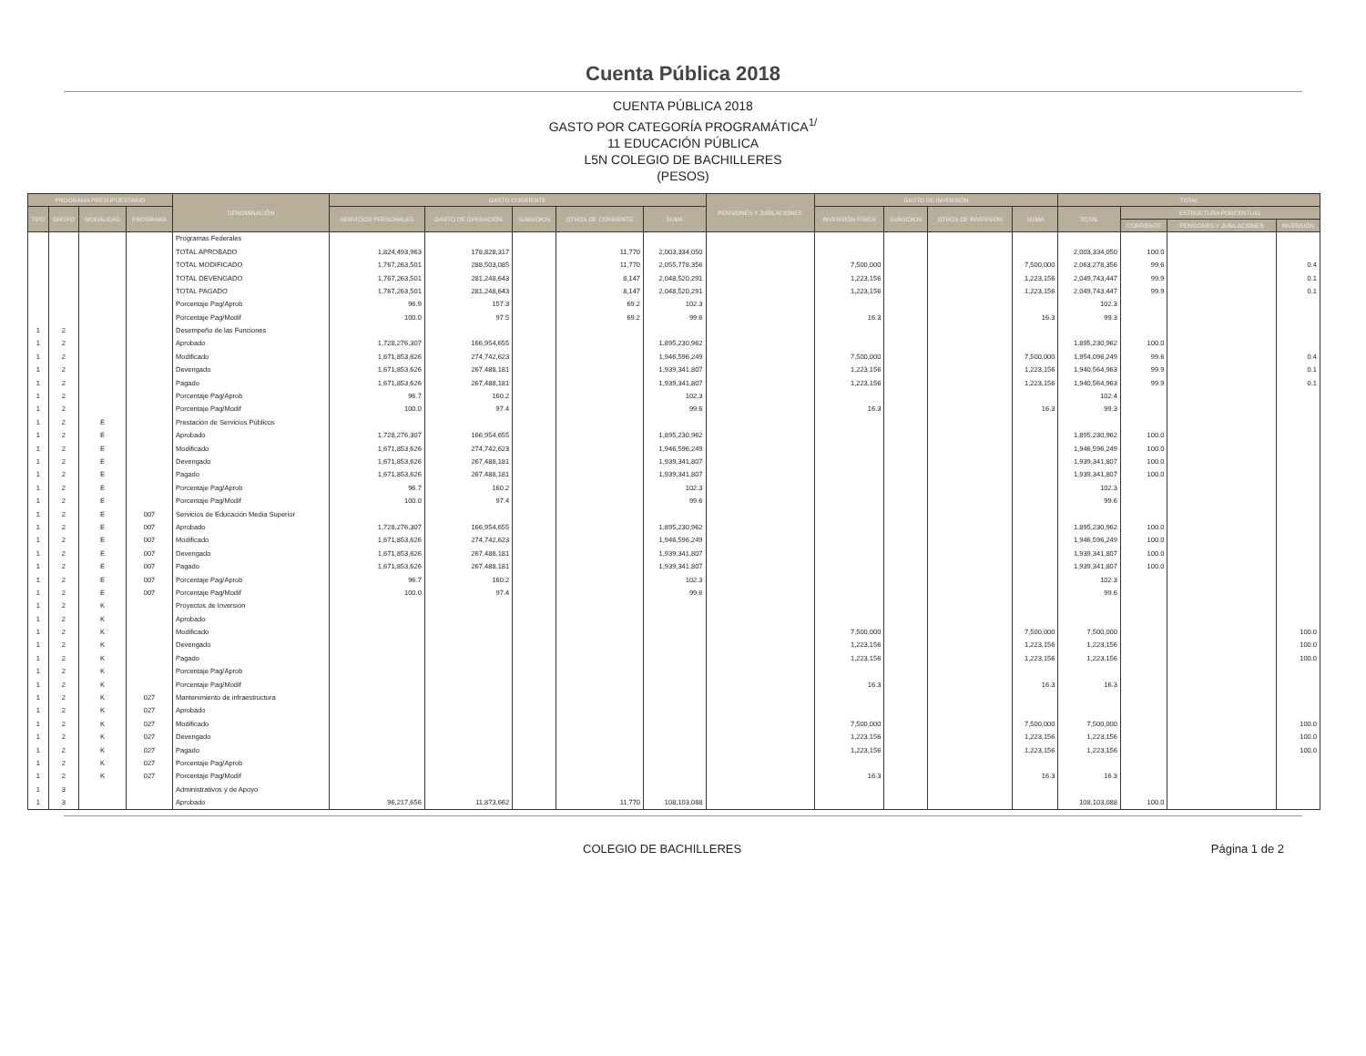Cuenta Pública 2018
CUENTA PÚBLICA 2018
GASTO POR CATEGORÍA PROGRAMÁTICA<sup>1/</sup>
11 EDUCACIÓN PÚBLICA
L5N COLEGIO DE BACHILLERES
(PESOS)
| PROGRAMA PRESUPUESTARIO | | | | DENOMINACIÓN | GASTO CORRIENTE | | | | | PENSIONES Y JUBILACIONES | GASTO DE INVERSIÓN | | | | TOTAL | | | |
| --- | --- | --- | --- | --- | --- | --- | --- | --- | --- | --- | --- | --- | --- | --- | --- | --- | --- | --- |
| TIPO | GRUPO | MODALIDAD | PROGRAMA | | SERVICIOS PERSONALES | GASTO DE OPERACIÓN | SUBSIDIOS | OTROS DE CORRIENTE | SUMA | | INVERSIÓN FÍSICA | SUBSIDIOS | OTROS DE INVERSIÓN | SUMA | TOTAL | ESTRUCTURA PORCENTUAL | | |
| | | | | | | | | | | | | | | | | CORRIENTE | PENSIONES Y JUBILACIONES | INVERSIÓN |
| | | | | Programas Federales | | | | | | | | | | | | | | |
| | | | | TOTAL APROBADO | 1,824,493,963 | 178,828,317 | | 11,770 | 2,003,334,050 | | | | | | 2,003,334,050 | 100.0 | | |
| | | | | TOTAL MODIFICADO | 1,767,263,501 | 288,503,085 | | 11,770 | 2,055,778,356 | | 7,500,000 | | | 7,500,000 | 2,063,278,356 | 99.6 | | 0.4 |
| | | | | TOTAL DEVENGADO | 1,767,263,501 | 281,248,643 | | 8,147 | 2,048,520,291 | | 1,223,156 | | | 1,223,156 | 2,049,743,447 | 99.9 | | 0.1 |
| | | | | TOTAL PAGADO | 1,767,263,501 | 281,248,643 | | 8,147 | 2,048,520,291 | | 1,223,156 | | | 1,223,156 | 2,049,743,447 | 99.9 | | 0.1 |
| | | | | Porcentaje Pag/Aprob | 96.9 | 157.3 | | 69.2 | 102.3 | | | | | | 102.3 | | | |
| | | | | Porcentaje Pag/Modif | 100.0 | 97.5 | | 69.2 | 99.6 | | 16.3 | | | 16.3 | 99.3 | | | |
| 1 | 2 | | | Desempeño de las Funciones | | | | | | | | | | | | | | |
| 1 | 2 | | | Aprobado | 1,728,276,307 | 166,954,655 | | | 1,895,230,962 | | | | | | 1,895,230,962 | 100.0 | | |
| 1 | 2 | | | Modificado | 1,671,853,626 | 274,742,623 | | | 1,946,596,249 | | 7,500,000 | | | 7,500,000 | 1,954,096,249 | 99.6 | | 0.4 |
| 1 | 2 | | | Devengado | 1,671,853,626 | 267,488,181 | | | 1,939,341,807 | | 1,223,156 | | | 1,223,156 | 1,940,564,963 | 99.9 | | 0.1 |
| 1 | 2 | | | Pagado | 1,671,853,626 | 267,488,181 | | | 1,939,341,807 | | 1,223,156 | | | 1,223,156 | 1,940,564,963 | 99.9 | | 0.1 |
| 1 | 2 | | | Porcentaje Pag/Aprob | 96.7 | 160.2 | | | 102.3 | | | | | | 102.4 | | | |
| 1 | 2 | | | Porcentaje Pag/Modif | 100.0 | 97.4 | | | 99.6 | | 16.3 | | | 16.3 | 99.3 | | | |
| 1 | 2 | E | | Prestación de Servicios Públicos | | | | | | | | | | | | | | |
| 1 | 2 | E | | Aprobado | 1,728,276,307 | 166,954,655 | | | 1,895,230,962 | | | | | | 1,895,230,962 | 100.0 | | |
| 1 | 2 | E | | Modificado | 1,671,853,626 | 274,742,623 | | | 1,946,596,249 | | | | | | 1,946,596,249 | 100.0 | | |
| 1 | 2 | E | | Devengado | 1,671,853,626 | 267,488,181 | | | 1,939,341,807 | | | | | | 1,939,341,807 | 100.0 | | |
| 1 | 2 | E | | Pagado | 1,671,853,626 | 267,488,181 | | | 1,939,341,807 | | | | | | 1,939,341,807 | 100.0 | | |
| 1 | 2 | E | | Porcentaje Pag/Aprob | 96.7 | 160.2 | | | 102.3 | | | | | | 102.3 | | | |
| 1 | 2 | E | | Porcentaje Pag/Modif | 100.0 | 97.4 | | | 99.6 | | | | | | 99.6 | | | |
| 1 | 2 | E | 007 | Servicios de Educación Media Superior | | | | | | | | | | | | | | |
| 1 | 2 | E | 007 | Aprobado | 1,728,276,307 | 166,954,655 | | | 1,895,230,962 | | | | | | 1,895,230,962 | 100.0 | | |
| 1 | 2 | E | 007 | Modificado | 1,671,853,626 | 274,742,623 | | | 1,946,596,249 | | | | | | 1,946,596,249 | 100.0 | | |
| 1 | 2 | E | 007 | Devengado | 1,671,853,626 | 267,488,181 | | | 1,939,341,807 | | | | | | 1,939,341,807 | 100.0 | | |
| 1 | 2 | E | 007 | Pagado | 1,671,853,626 | 267,488,181 | | | 1,939,341,807 | | | | | | 1,939,341,807 | 100.0 | | |
| 1 | 2 | E | 007 | Porcentaje Pag/Aprob | 96.7 | 160.2 | | | 102.3 | | | | | | 102.3 | | | |
| 1 | 2 | E | 007 | Porcentaje Pag/Modif | 100.0 | 97.4 | | | 99.6 | | | | | | 99.6 | | | |
| 1 | 2 | K | | Proyectos de Inversión | | | | | | | | | | | | | | |
| 1 | 2 | K | | Aprobado | | | | | | | | | | | | | | |
| 1 | 2 | K | | Modificado | | | | | | | 7,500,000 | | | 7,500,000 | 7,500,000 | | | 100.0 |
| 1 | 2 | K | | Devengado | | | | | | | 1,223,156 | | | 1,223,156 | 1,223,156 | | | 100.0 |
| 1 | 2 | K | | Pagado | | | | | | | 1,223,156 | | | 1,223,156 | 1,223,156 | | | 100.0 |
| 1 | 2 | K | | Porcentaje Pag/Aprob | | | | | | | | | | | | | | |
| 1 | 2 | K | | Porcentaje Pag/Modif | | | | | | | 16.3 | | | 16.3 | 16.3 | | | |
| 1 | 2 | K | 027 | Mantenimiento de infraestructura | | | | | | | | | | | | | | |
| 1 | 2 | K | 027 | Aprobado | | | | | | | | | | | | | | |
| 1 | 2 | K | 027 | Modificado | | | | | | | 7,500,000 | | | 7,500,000 | 7,500,000 | | | 100.0 |
| 1 | 2 | K | 027 | Devengado | | | | | | | 1,223,156 | | | 1,223,156 | 1,223,156 | | | 100.0 |
| 1 | 2 | K | 027 | Pagado | | | | | | | 1,223,156 | | | 1,223,156 | 1,223,156 | | | 100.0 |
| 1 | 2 | K | 027 | Porcentaje Pag/Aprob | | | | | | | | | | | | | | |
| 1 | 2 | K | 027 | Porcentaje Pag/Modif | | | | | | | 16.3 | | | 16.3 | 16.3 | | | |
| 1 | 3 | | | Administrativos y de Apoyo | | | | | | | | | | | | | | |
| 1 | 3 | | | Aprobado | 96,217,656 | 11,873,662 | | 11,770 | 108,103,088 | | | | | | 108,103,088 | 100.0 | | |
COLEGIO DE BACHILLERES Página 1 de 2